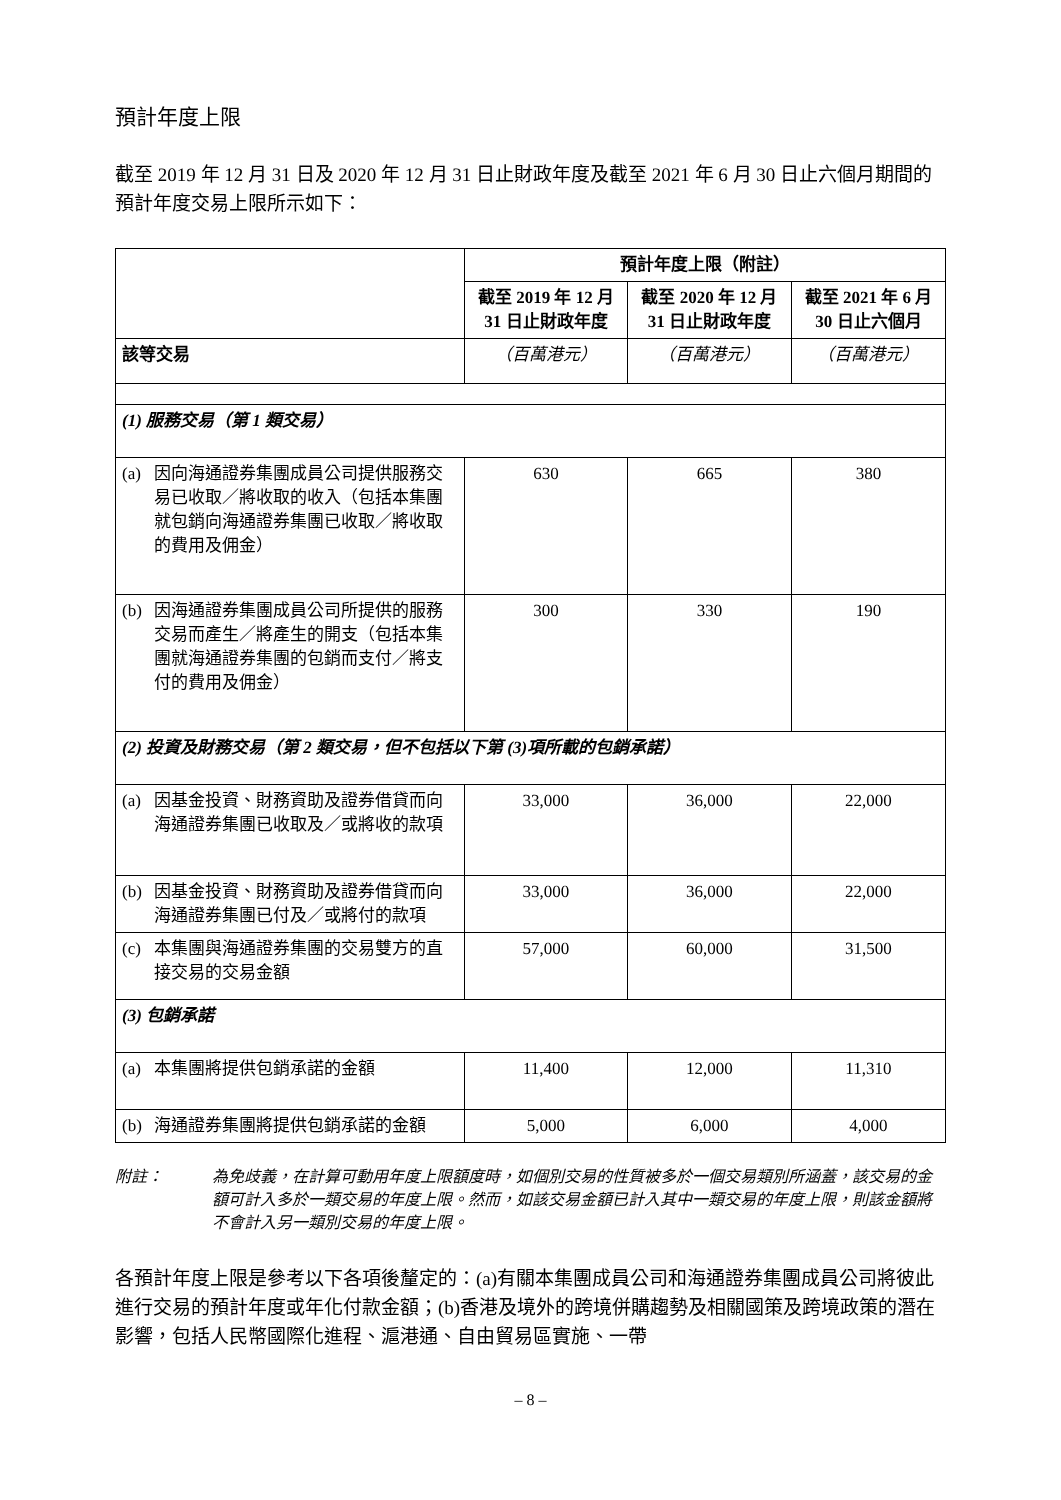預計年度上限
截至 2019 年 12 月 31 日及 2020 年 12 月 31 日止財政年度及截至 2021 年 6 月 30 日止六個月期間的預計年度交易上限所示如下：
| | 預計年度上限（附註） | | |
| --- | --- | --- | --- |
| | 截至 2019 年 12 月 31 日止財政年度 | 截至 2020 年 12 月 31 日止財政年度 | 截至 2021 年 6 月 30 日止六個月 |
| 該等交易 | （百萬港元） | （百萬港元） | （百萬港元） |
| (1) 服務交易（第 1 類交易） | | | |
| (a) 因向海通證券集團成員公司提供服務交易已收取／將收取的收入（包括本集團就包銷向海通證券集團已收取／將收取的費用及佣金） | 630 | 665 | 380 |
| (b) 因海通證券集團成員公司所提供的服務交易而產生／將產生的開支（包括本集團就海通證券集團的包銷而支付／將支付的費用及佣金） | 300 | 330 | 190 |
| (2) 投資及財務交易（第 2 類交易，但不包括以下第 (3)項所載的包銷承諾） | | | |
| (a) 因基金投資、財務資助及證券借貸而向海通證券集團已收取及／或將收的款項 | 33,000 | 36,000 | 22,000 |
| (b) 因基金投資、財務資助及證券借貸而向海通證券集團已付及／或將付的款項 | 33,000 | 36,000 | 22,000 |
| (c) 本集團與海通證券集團的交易雙方的直接交易的交易金額 | 57,000 | 60,000 | 31,500 |
| (3) 包銷承諾 | | | |
| (a) 本集團將提供包銷承諾的金額 | 11,400 | 12,000 | 11,310 |
| (b) 海通證券集團將提供包銷承諾的金額 | 5,000 | 6,000 | 4,000 |
附註： 為免歧義，在計算可動用年度上限額度時，如個別交易的性質被多於一個交易類別所涵蓋，該交易的金額可計入多於一類交易的年度上限。然而，如該交易金額已計入其中一類交易的年度上限，則該金額將不會計入另一類別交易的年度上限。
各預計年度上限是參考以下各項後釐定的：(a)有關本集團成員公司和海通證券集團成員公司將彼此進行交易的預計年度或年化付款金額；(b)香港及境外的跨境併購趨勢及相關國策及跨境政策的潛在影響，包括人民幣國際化進程、滬港通、自由貿易區實施、一帶
– 8 –